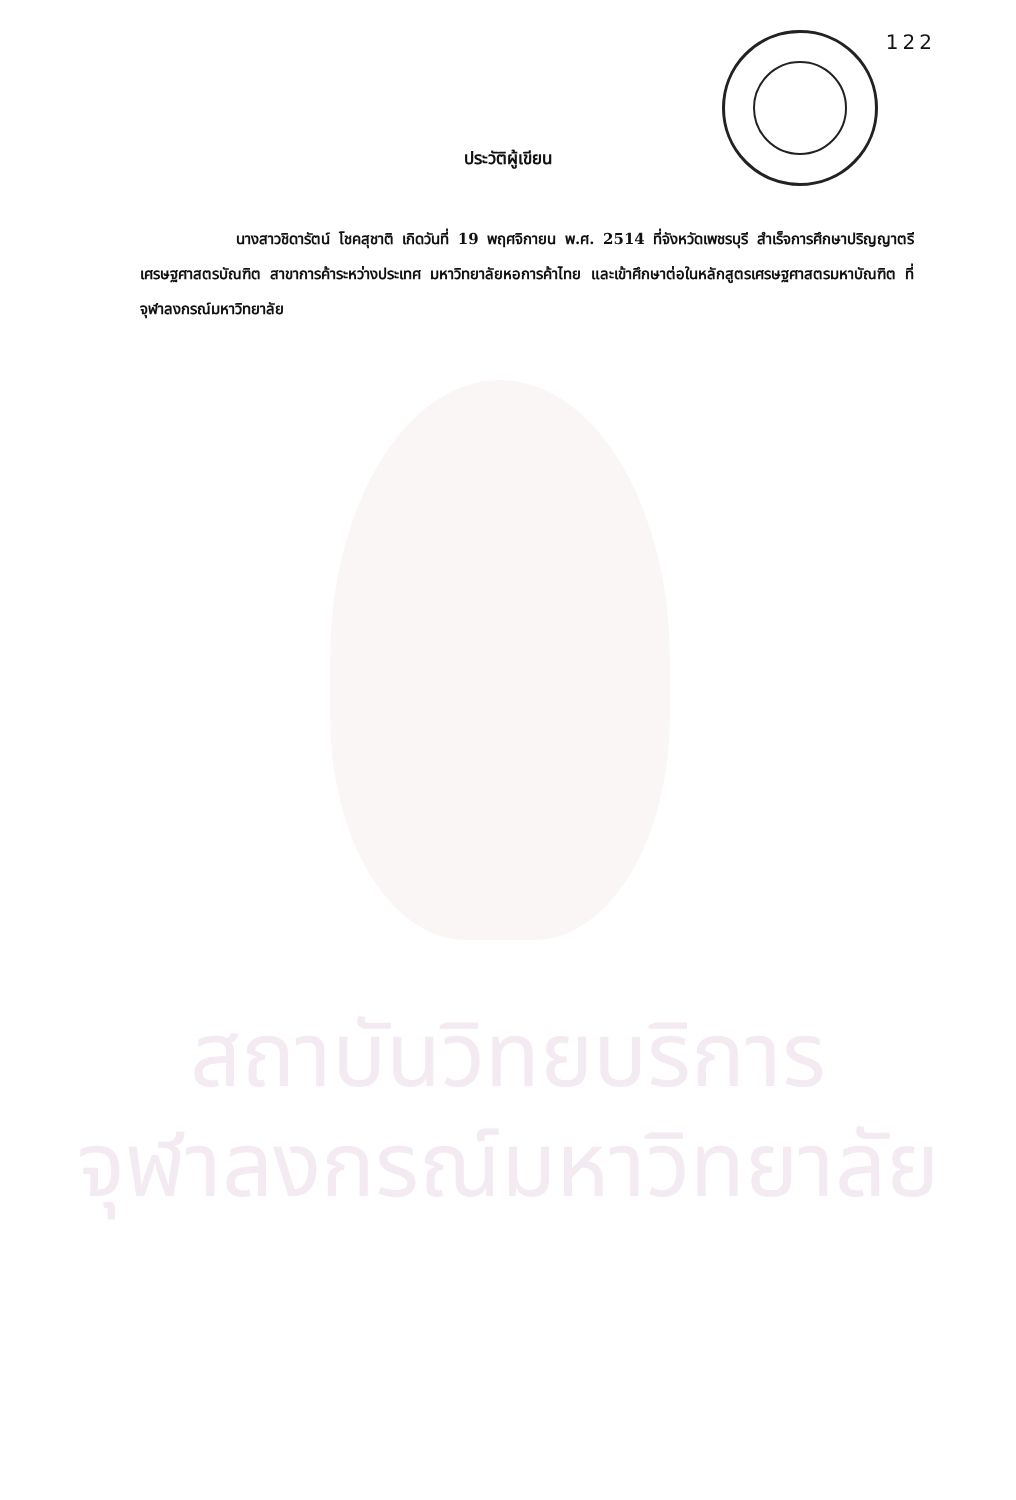สถาบันวิทยบริการ
จุฬาลงกรณ์มหาวิทยาลัย
122
ประวัติผู้เขียน
นางสาวชิดารัตน์ โชคสุชาติ เกิดวันที่ 19 พฤศจิกายน พ.ศ. 2514 ที่จังหวัดเพชรบุรี สำเร็จการศึกษาปริญญาตรีเศรษฐศาสตรบัณฑิต สาขาการค้าระหว่างประเทศ มหาวิทยาลัยหอการค้าไทย และเข้าศึกษาต่อในหลักสูตรเศรษฐศาสตรมหาบัณฑิต ที่จุฬาลงกรณ์มหาวิทยาลัย